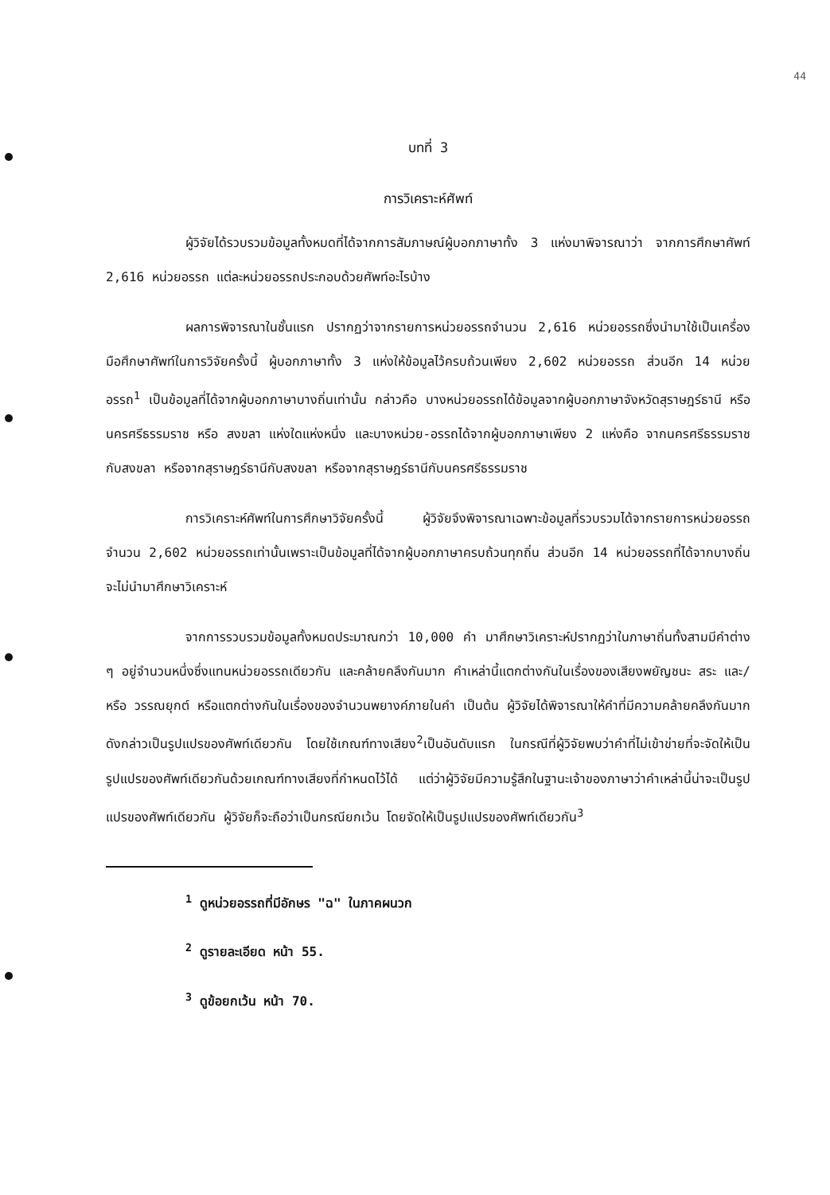44
บทที่ 3
การวิเคราะห์ศัพท์
ผู้วิจัยได้รวบรวมข้อมูลทั้งหมดที่ได้จากการสัมภาษณ์ผู้บอกภาษาทั้ง 3 แห่งมาพิจารณาว่า จากการศึกษาศัพท์ 2,616 หน่วยอรรถ แต่ละหน่วยอรรถประกอบด้วยศัพท์อะไรบ้าง
ผลการพิจารณาในชั้นแรก ปรากฏว่าจากรายการหน่วยอรรถจำนวน 2,616 หน่วยอรรถซึ่งนำมาใช้เป็นเครื่องมือศึกษาศัพท์ในการวิจัยครั้งนี้ ผู้บอกภาษาทั้ง 3 แห่งให้ข้อมูลไว้ครบถ้วนเพียง 2,602 หน่วยอรรถ ส่วนอีก 14 หน่วยอรรถ<sup>1</sup> เป็นข้อมูลที่ได้จากผู้บอกภาษาบางถิ่นเท่านั้น กล่าวคือ บางหน่วยอรรถได้ข้อมูลจากผู้บอกภาษาจังหวัดสุราษฎร์ธานี หรือ นครศรีธรรมราช หรือ สงขลา แห่งใดแห่งหนึ่ง และบางหน่วย-อรรถได้จากผู้บอกภาษาเพียง 2 แห่งคือ จากนครศรีธรรมราชกับสงขลา หรือจากสุราษฎร์ธานีกับสงขลา หรือจากสุราษฎร์ธานีกับนครศรีธรรมราช
การวิเคราะห์ศัพท์ในการศึกษาวิจัยครั้งนี้ ผู้วิจัยจึงพิจารณาเฉพาะข้อมูลที่รวบรวมได้จากรายการหน่วยอรรถจำนวน 2,602 หน่วยอรรถเท่านั้นเพราะเป็นข้อมูลที่ได้จากผู้บอกภาษาครบถ้วนทุกถิ่น ส่วนอีก 14 หน่วยอรรถที่ได้จากบางถิ่นจะไม่นำมาศึกษาวิเคราะห์
จากการรวบรวมข้อมูลทั้งหมดประมาณกว่า 10,000 คำ มาศึกษาวิเคราะห์ปรากฏว่าในภาษาถิ่นทั้งสามมีคำต่าง ๆ อยู่จำนวนหนึ่งซึ่งแทนหน่วยอรรถเดียวกัน และคล้ายคลึงกันมาก คำเหล่านี้แตกต่างกันในเรื่องของเสียงพยัญชนะ สระ และ/หรือ วรรณยุกต์ หรือแตกต่างกันในเรื่องของจำนวนพยางค์ภายในคำ เป็นต้น ผู้วิจัยได้พิจารณาให้คำที่มีความคล้ายคลึงกันมากดังกล่าวเป็นรูปแปรของศัพท์เดียวกัน โดยใช้เกณฑ์ทางเสียง<sup>2</sup>เป็นอันดับแรก ในกรณีที่ผู้วิจัยพบว่าคำที่ไม่เข้าข่ายที่จะจัดให้เป็นรูปแปรของศัพท์เดียวกันด้วยเกณฑ์ทางเสียงที่กำหนดไว้ได้ แต่ว่าผู้วิจัยมีความรู้สึกในฐานะเจ้าของภาษาว่าคำเหล่านี้น่าจะเป็นรูปแปรของศัพท์เดียวกัน ผู้วิจัยก็จะถือว่าเป็นกรณียกเว้น โดยจัดให้เป็นรูปแปรของศัพท์เดียวกัน<sup>3</sup>
<sup>1</sup> ดูหน่วยอรรถที่มีอักษร "ฉ" ในภาคผนวก
<sup>2</sup> ดูรายละเอียด หน้า 55.
<sup>3</sup> ดูข้อยกเว้น หน้า 70.